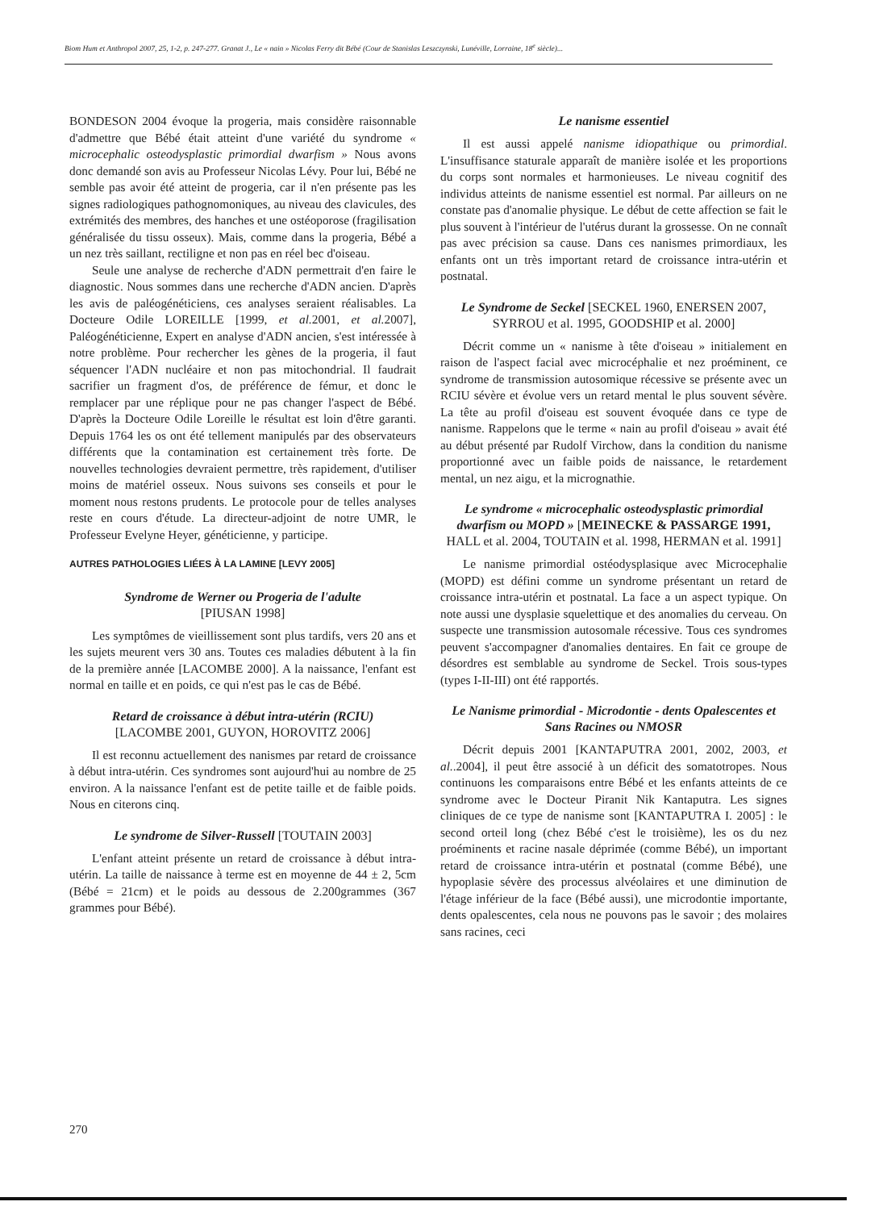Biom Hum et Anthropol 2007, 25, 1-2, p. 247-277. Granat J., Le « nain » Nicolas Ferry dit Bébé (Cour de Stanislas Leszczynski, Lunéville, Lorraine, 18<sup>e</sup> siècle)...
BONDESON 2004 évoque la progeria, mais considère raisonnable d'admettre que Bébé était atteint d'une variété du syndrome « microcephalic osteodysplastic primordial dwarfism » Nous avons donc demandé son avis au Professeur Nicolas Lévy. Pour lui, Bébé ne semble pas avoir été atteint de progeria, car il n'en présente pas les signes radiologiques pathognomoniques, au niveau des clavicules, des extrémités des membres, des hanches et une ostéoporose (fragilisation généralisée du tissu osseux). Mais, comme dans la progeria, Bébé a un nez très saillant, rectiligne et non pas en réel bec d'oiseau.
Seule une analyse de recherche d'ADN permettrait d'en faire le diagnostic. Nous sommes dans une recherche d'ADN ancien. D'après les avis de paléogénéticiens, ces analyses seraient réalisables. La Docteure Odile LOREILLE [1999, et al. 2001, et al. 2007], Paléogénéticienne, Expert en analyse d'ADN ancien, s'est intéressée à notre problème. Pour rechercher les gènes de la progeria, il faut séquencer l'ADN nucléaire et non pas mitochondrial. Il faudrait sacrifier un fragment d'os, de préférence de fémur, et donc le remplacer par une réplique pour ne pas changer l'aspect de Bébé. D'après la Docteure Odile Loreille le résultat est loin d'être garanti. Depuis 1764 les os ont été tellement manipulés par des observateurs différents que la contamination est certainement très forte. De nouvelles technologies devraient permettre, très rapidement, d'utiliser moins de matériel osseux. Nous suivons ses conseils et pour le moment nous restons prudents. Le protocole pour de telles analyses reste en cours d'étude. La directeur-adjoint de notre UMR, le Professeur Evelyne Heyer, généticienne, y participe.
AUTRES PATHOLOGIES LIÉES À LA LAMINE [LEVY 2005]
Syndrome de Werner ou Progeria de l'adulte
[PIUSAN 1998]
Les symptômes de vieillissement sont plus tardifs, vers 20 ans et les sujets meurent vers 30 ans. Toutes ces maladies débutent à la fin de la première année [LACOMBE 2000]. A la naissance, l'enfant est normal en taille et en poids, ce qui n'est pas le cas de Bébé.
Retard de croissance à début intra-utérin (RCIU)
[LACOMBE 2001, GUYON, HOROVITZ 2006]
Il est reconnu actuellement des nanismes par retard de croissance à début intra-utérin. Ces syndromes sont aujourd'hui au nombre de 25 environ. A la naissance l'enfant est de petite taille et de faible poids. Nous en citerons cinq.
Le syndrome de Silver-Russell [TOUTAIN 2003]
L'enfant atteint présente un retard de croissance à début intra-utérin. La taille de naissance à terme est en moyenne de 44 ± 2, 5cm (Bébé = 21cm) et le poids au dessous de 2.200grammes (367 grammes pour Bébé).
Le nanisme essentiel
Il est aussi appelé nanisme idiopathique ou primordial. L'insuffisance staturale apparaît de manière isolée et les proportions du corps sont normales et harmonieuses. Le niveau cognitif des individus atteints de nanisme essentiel est normal. Par ailleurs on ne constate pas d'anomalie physique. Le début de cette affection se fait le plus souvent à l'intérieur de l'utérus durant la grossesse. On ne connaît pas avec précision sa cause. Dans ces nanismes primordiaux, les enfants ont un très important retard de croissance intra-utérin et postnatal.
Le Syndrome de Seckel [SECKEL 1960, ENERSEN 2007, SYRROU et al. 1995, GOODSHIP et al. 2000]
Décrit comme un « nanisme à tête d'oiseau » initialement en raison de l'aspect facial avec microcéphalie et nez proéminent, ce syndrome de transmission autosomique récessive se présente avec un RCIU sévère et évolue vers un retard mental le plus souvent sévère. La tête au profil d'oiseau est souvent évoquée dans ce type de nanisme. Rappelons que le terme « nain au profil d'oiseau » avait été au début présenté par Rudolf Virchow, dans la condition du nanisme proportionné avec un faible poids de naissance, le retardement mental, un nez aigu, et la micrognathie.
Le syndrome « microcephalic osteodysplastic primordial dwarfism ou MOPD » [MEINECKE & PASSARGE 1991, HALL et al. 2004, TOUTAIN et al. 1998, HERMAN et al. 1991]
Le nanisme primordial ostéodysplasique avec Microcephalie (MOPD) est défini comme un syndrome présentant un retard de croissance intra-utérin et postnatal. La face a un aspect typique. On note aussi une dysplasie squelettique et des anomalies du cerveau. On suspecte une transmission autosomale récessive. Tous ces syndromes peuvent s'accompagner d'anomalies dentaires. En fait ce groupe de désordres est semblable au syndrome de Seckel. Trois sous-types (types I-II-III) ont été rapportés.
Le Nanisme primordial - Microdontie - dents Opalescentes et Sans Racines ou NMOSR
Décrit depuis 2001 [KANTAPUTRA 2001, 2002, 2003, et al..2004], il peut être associé à un déficit des somatotropes. Nous continuons les comparaisons entre Bébé et les enfants atteints de ce syndrome avec le Docteur Piranit Nik Kantaputra. Les signes cliniques de ce type de nanisme sont [KANTAPUTRA I. 2005] : le second orteil long (chez Bébé c'est le troisième), les os du nez proéminents et racine nasale déprimée (comme Bébé), un important retard de croissance intra-utérin et postnatal (comme Bébé), une hypoplasie sévère des processus alvéolaires et une diminution de l'étage inférieur de la face (Bébé aussi), une microdontie importante, dents opalescentes, cela nous ne pouvons pas le savoir ; des molaires sans racines, ceci
270